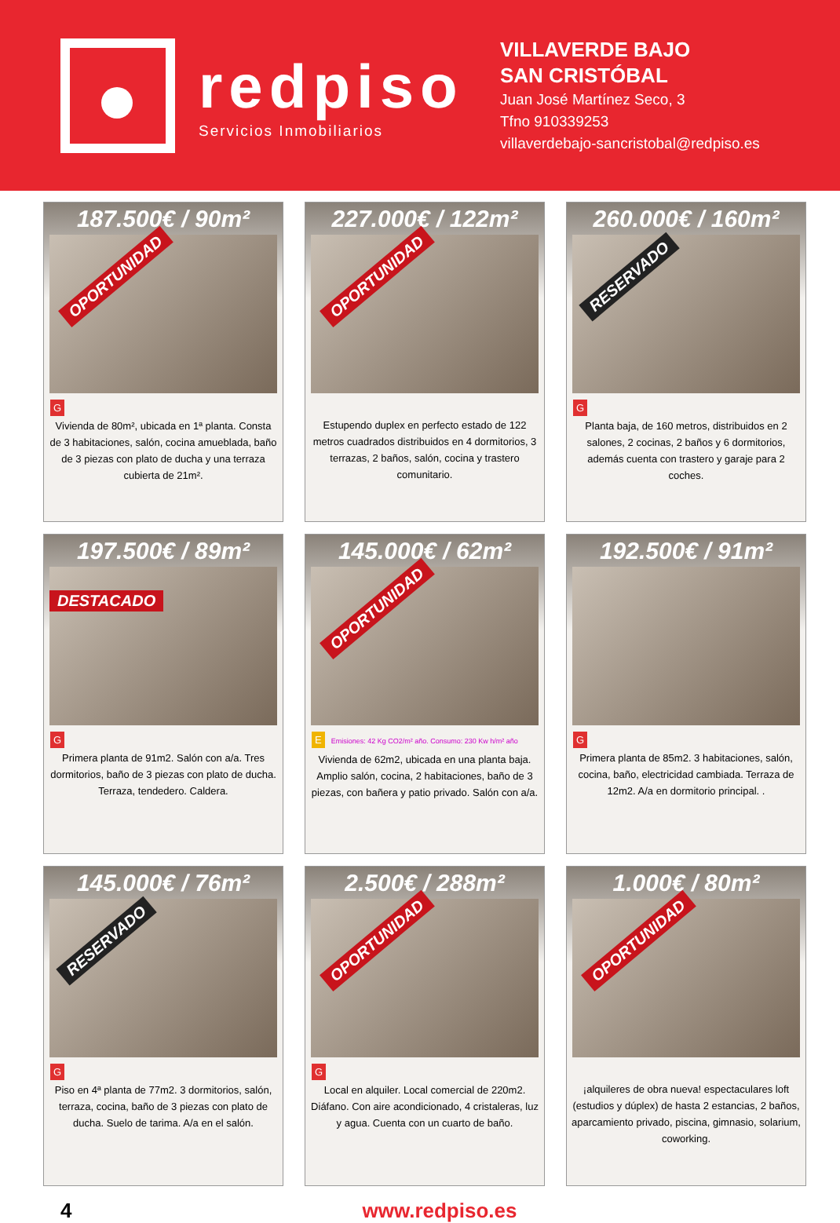redpiso
Servicios Inmobiliarios
VILLAVERDE BAJO
SAN CRISTÓBAL
Juan José Martínez Seco, 3
Tfno 910339253
villaverdebajo-sancristobal@redpiso.es
187.500€ / 90m²
OPORTUNIDAD
G
Vivienda de 80m², ubicada en 1ª planta. Consta de 3 habitaciones, salón, cocina amueblada, baño de 3 piezas con plato de ducha y una terraza cubierta de 21m².
227.000€ / 122m²
OPORTUNIDAD
Estupendo duplex en perfecto estado de 122 metros cuadrados distribuidos en 4 dormitorios, 3 terrazas, 2 baños, salón, cocina y trastero comunitario.
260.000€ / 160m²
RESERVADO
G
Planta baja, de 160 metros, distribuidos en 2 salones, 2 cocinas, 2 baños y 6 dormitorios, además cuenta con trastero y garaje para 2 coches.
197.500€ / 89m²
DESTACADO
G
Primera planta de 91m2. Salón con a/a. Tres dormitorios, baño de 3 piezas con plato de ducha. Terraza, tendedero. Caldera.
145.000€ / 62m²
OPORTUNIDAD
EEmisiones: 42 Kg CO2/m² año. Consumo: 230 Kw h/m² año
Vivienda de 62m2, ubicada en una planta baja. Amplio salón, cocina, 2 habitaciones, baño de 3 piezas, con bañera y patio privado. Salón con a/a.
192.500€ / 91m²
G
Primera planta de 85m2. 3 habitaciones, salón, cocina, baño, electricidad cambiada. Terraza de 12m2. A/a en dormitorio principal. .
145.000€ / 76m²
RESERVADO
G
Piso en 4ª planta de 77m2. 3 dormitorios, salón, terraza, cocina, baño de 3 piezas con plato de ducha. Suelo de tarima. A/a en el salón.
2.500€ / 288m²
OPORTUNIDAD
G
Local en alquiler. Local comercial de 220m2. Diáfano. Con aire acondicionado, 4 cristaleras, luz y agua. Cuenta con un cuarto de baño.
1.000€ / 80m²
OPORTUNIDAD
¡alquileres de obra nueva! espectaculares loft (estudios y dúplex) de hasta 2 estancias, 2 baños, aparcamiento privado, piscina, gimnasio, solarium, coworking.
4 www.redpiso.es